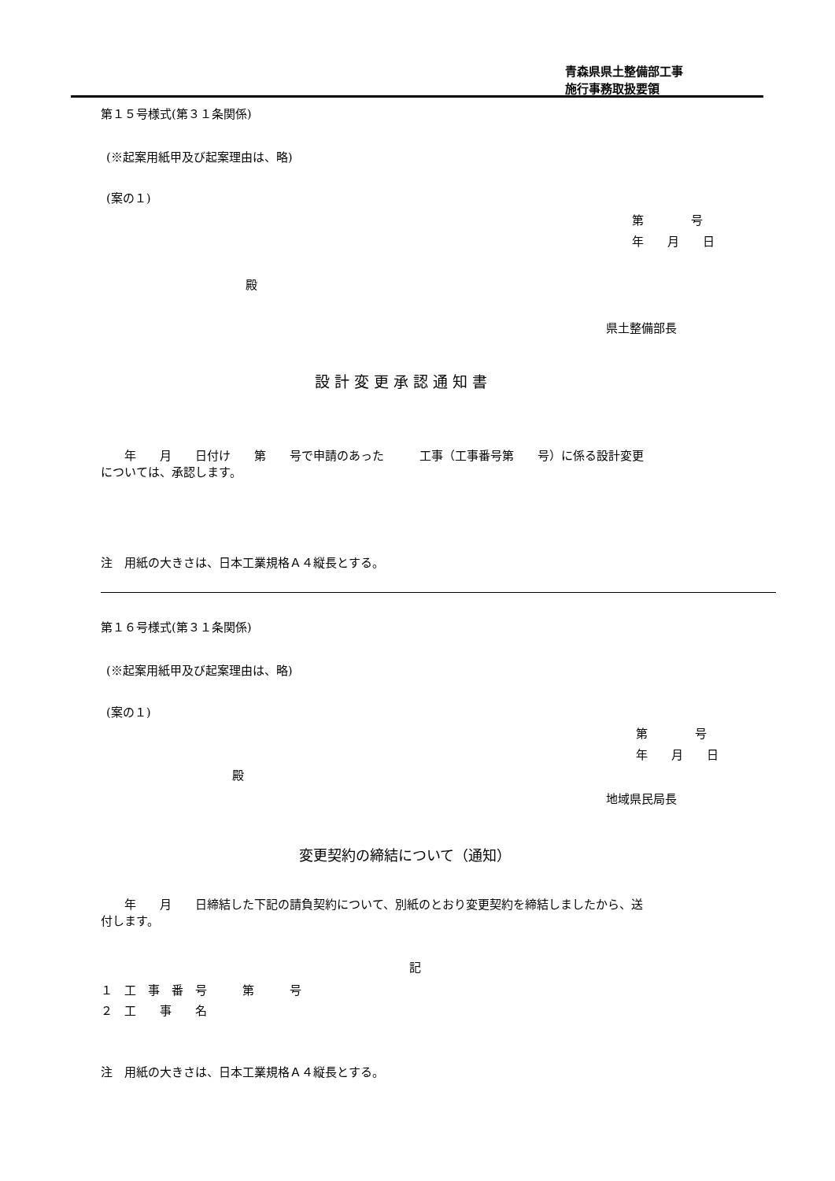青森県県土整備部工事
施行事務取扱要領
第１５号様式(第３１条関係)
(※起案用紙甲及び起案理由は、略)
(案の１)
第　　　　号
年　　月　　日
殿
県土整備部長
設 計 変 更 承 認 通 知 書
　　年　　月　　日付け　　第　　号で申請のあった　　　工事（工事番号第　　号）に係る設計変更
については、承認します。
注　用紙の大きさは、日本工業規格Ａ４縦長とする。
第１６号様式(第３１条関係)
(※起案用紙甲及び起案理由は、略)
(案の１)
第　　　　号
年　　月　　日
殿
地域県民局長
変更契約の締結について（通知）
　　年　　月　　日締結した下記の請負契約について、別紙のとおり変更契約を締結しましたから、送
付します。
記
１　工　事　番　号　　　第　　　号
２　工　　事　　名
注　用紙の大きさは、日本工業規格Ａ４縦長とする。